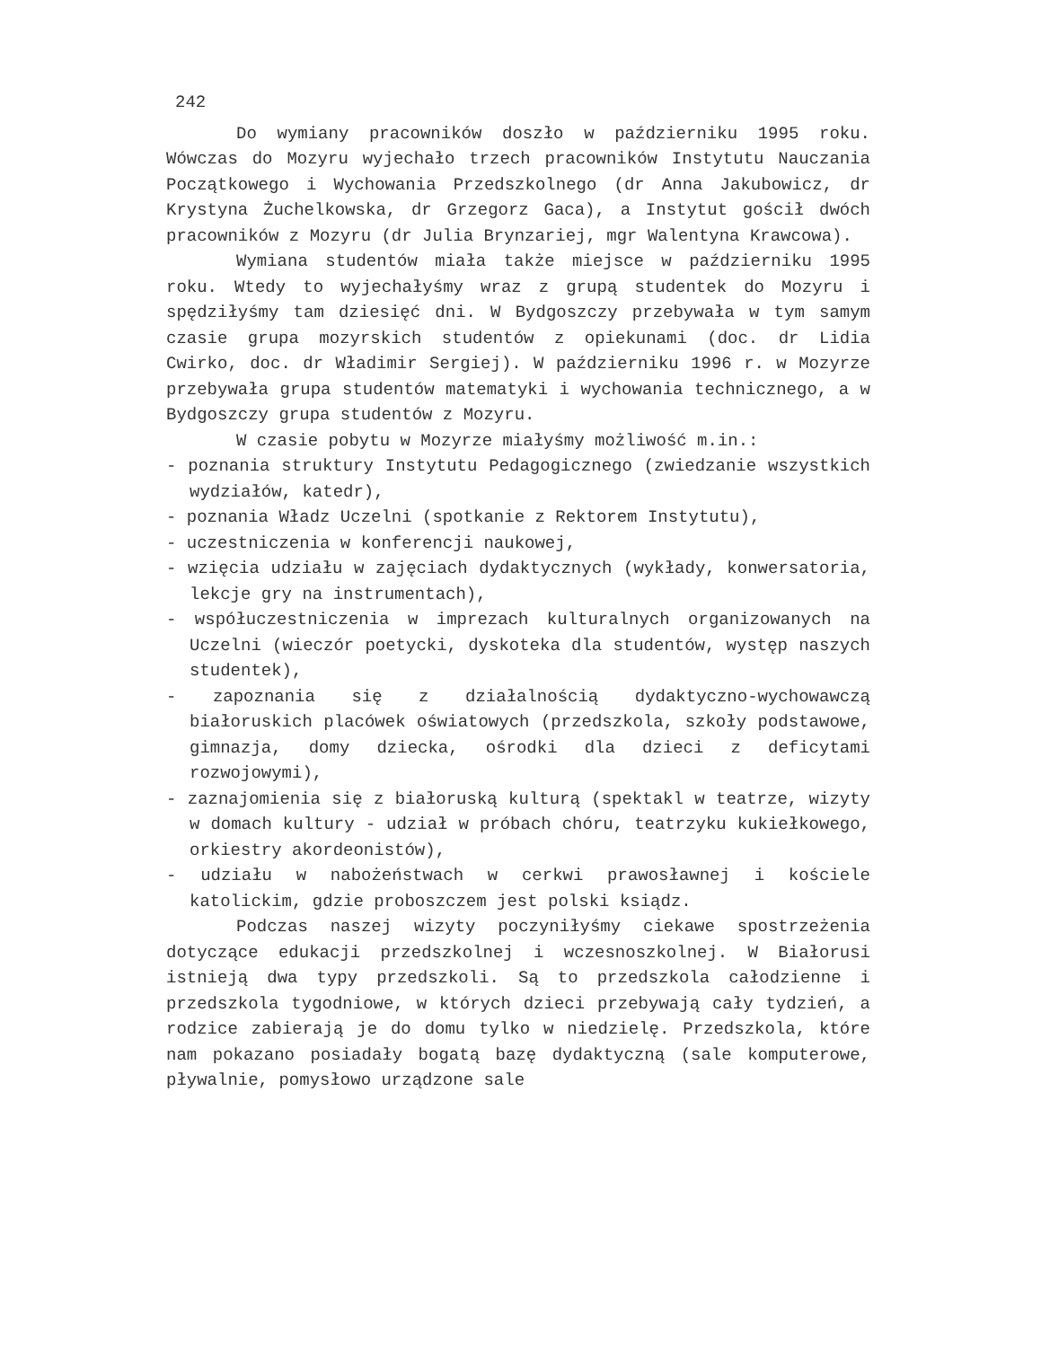242
Do wymiany pracowników doszło w październiku 1995 roku. Wówczas do Mozyru wyjechało trzech pracowników Instytutu Nauczania Początkowego i Wychowania Przedszkolnego (dr Anna Jakubowicz, dr Krystyna Żuchelkowska, dr Grzegorz Gaca), a Instytut gościł dwóch pracowników z Mozyru (dr Julia Brynzariej, mgr Walentyna Krawcowa).
Wymiana studentów miała także miejsce w październiku 1995 roku. Wtedy to wyjechałyśmy wraz z grupą studentek do Mozyru i spędziłyśmy tam dziesięć dni. W Bydgoszczy przebywała w tym samym czasie grupa mozyrskich studentów z opiekunami (doc. dr Lidia Cwirko, doc. dr Władimir Sergiej). W październiku 1996 r. w Mozyrze przebywała grupa studentów matematyki i wychowania technicznego, a w Bydgoszczy grupa studentów z Mozyru.
W czasie pobytu w Mozyrze miałyśmy możliwość m.in.:
- poznania struktury Instytutu Pedagogicznego (zwiedzanie wszystkich wydziałów, katedr),
- poznania Władz Uczelni (spotkanie z Rektorem Instytutu),
- uczestniczenia w konferencji naukowej,
- wzięcia udziału w zajęciach dydaktycznych (wykłady, konwersatoria, lekcje gry na instrumentach),
- współuczestniczenia w imprezach kulturalnych organizowanych na Uczelni (wieczór poetycki, dyskoteka dla studentów, występ naszych studentek),
- zapoznania się z działalnością dydaktyczno-wychowawczą białoruskich placówek oświatowych (przedszkola, szkoły podstawowe, gimnazja, domy dziecka, ośrodki dla dzieci z deficytami rozwojowymi),
- zaznajomienia się z białoruską kulturą (spektakl w teatrze, wizyty w domach kultury - udział w próbach chóru, teatrzyku kukiełkowego, orkiestry akordeonistów),
- udziału w nabożeństwach w cerkwi prawosławnej i kościele katolickim, gdzie proboszczem jest polski ksiądz.
Podczas naszej wizyty poczyniłyśmy ciekawe spostrzeżenia dotyczące edukacji przedszkolnej i wczesnoszkolnej. W Białorusi istnieją dwa typy przedszkoli. Są to przedszkola całodzienne i przedszkola tygodniowe, w których dzieci przebywają cały tydzień, a rodzice zabierają je do domu tylko w niedzielę. Przedszkola, które nam pokazano posiadały bogatą bazę dydaktyczną (sale komputerowe, pływalnie, pomysłowo urządzone sale